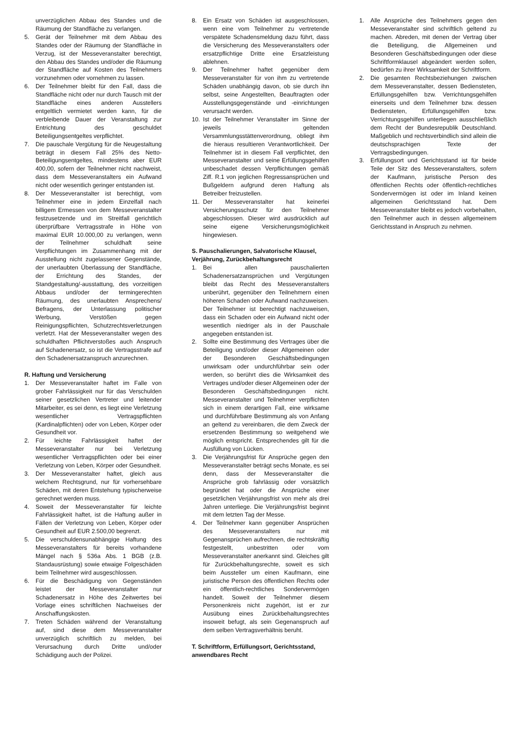unverzüglichen Abbau des Standes und die Räumung der Standfläche zu verlangen.
5. Gerät der Teilnehmer mit dem Abbau des Standes oder der Räumung der Standfläche in Verzug, ist der Messeveranstalter berechtigt, den Abbau des Standes und/oder die Räumung der Standfläche auf Kosten des Teilnehmers vorzunehmen oder vornehmen zu lassen.
6. Der Teilnehmer bleibt für den Fall, dass die Standfläche nicht oder nur durch Tausch mit der Standfläche eines anderen Ausstellers entgeltlich vermietet werden kann, für die verbleibende Dauer der Veranstaltung zur Entrichtung des geschuldet Beteiligungsentgeltes verpflichtet.
7. Die pauschale Vergütung für die Neugestaltung beträgt in diesem Fall 25% des Netto-Beteiligungsentgeltes, mindestens aber EUR 400,00, sofern der Teilnehmer nicht nachweist, dass dem Messeveranstalters ein Aufwand nicht oder wesentlich geringer entstanden ist.
8. Der Messeveranstalter ist berechtigt, vom Teilnehmer eine in jedem Einzelfall nach billigem Ermessen von dem Messeveranstalter festzusetzende und im Streitfall gerichtlich überprüfbare Vertragsstrafe in Höhe von maximal EUR 10.000,00 zu verlangen, wenn der Teilnehmer schuldhaft seine Verpflichtungen im Zusammenhang mit der Ausstellung nicht zugelassener Gegenstände, der unerlaubten Überlassung der Standfläche, der Errichtung des Standes, der Standgestaltung/-ausstattung, des vorzeitigen Abbaus und/oder der termingerechten Räumung, des unerlaubten Ansprechens/ Befragens, der Unterlassung politischer Werbung, Verstößen gegen Reinigungspflichten, Schutzrechtsverletzungen verletzt. Hat der Messeveranstalter wegen des schuldhaften Pflichtverstoßes auch Anspruch auf Schadenersatz, so ist die Vertragsstrafe auf den Schadenersatzanspruch anzurechnen.
R. Haftung und Versicherung
1. Der Messeveranstalter haftet im Falle von grober Fahrlässigkeit nur für das Verschulden seiner gesetzlichen Vertreter und leitender Mitarbeiter, es sei denn, es liegt eine Verletzung wesentlicher Vertragspflichten (Kardinalpflichten) oder von Leben, Körper oder Gesundheit vor.
2. Für leichte Fahrlässigkeit haftet der Messeveranstalter nur bei Verletzung wesentlicher Vertragspflichten oder bei einer Verletzung von Leben, Körper oder Gesundheit.
3. Der Messeveranstalter haftet, gleich aus welchem Rechtsgrund, nur für vorhersehbare Schäden, mit deren Entstehung typischerweise gerechnet werden muss.
4. Soweit der Messeveranstalter für leichte Fahrlässigkeit haftet, ist die Haftung außer in Fällen der Verletzung von Leben, Körper oder Gesundheit auf EUR 2.500,00 begrenzt.
5. Die verschuldensunabhängige Haftung des Messeveranstalters für bereits vorhandene Mängel nach § 536a Abs. 1 BGB (z.B. Standausrüstung) sowie etwaige Folgeschäden beim Teilnehmer wird ausgeschlossen.
6. Für die Beschädigung von Gegenständen leistet der Messeveranstalter nur Schadenersatz in Höhe des Zeitwertes bei Vorlage eines schriftlichen Nachweises der Anschaffungskosten.
7. Treten Schäden während der Veranstaltung auf, sind diese dem Messeveranstalter unverzüglich schriftlich zu melden, bei Verursachung durch Dritte und/oder Schädigung auch der Polizei.
8. Ein Ersatz von Schäden ist ausgeschlossen, wenn eine vom Teilnehmer zu vertretende verspätete Schadensmeldung dazu führt, dass die Versicherung des Messeveranstalters oder ersatzpflichtige Dritte eine Ersatzleistung ablehnen.
9. Der Teilnehmer haftet gegenüber dem Messeveranstalter für von ihm zu vertretende Schäden unabhängig davon, ob sie durch ihn selbst, seine Angestellten, Beauftragten oder Ausstellungsgegenstände und -einrichtungen verursacht werden.
10. Ist der Teilnehmer Veranstalter im Sinne der jeweils geltenden Versammlungsstättenverordnung, obliegt ihm die hieraus resultieren Verantwortlichkeit. Der Teilnehmer ist in diesem Fall verpflichtet, den Messeveranstalter und seine Erfüllungsgehilfen unbeschadet dessen Verpflichtungen gemäß Ziff. R.1 von jeglichen Regressansprüchen und Bußgeldern aufgrund deren Haftung als Betreiber freizustellen.
11. Der Messeveranstalter hat keinerlei Versicherungsschutz für den Teilnehmer abgeschlossen. Dieser wird ausdrücklich auf seine eigene Versicherungsmöglichkeit hingewiesen.
S. Pauschalierungen, Salvatorische Klausel, Verjährung, Zurückbehaltungsrecht
1. Bei allen pauschalierten Schadenersatzansprüchen und Vergütungen bleibt das Recht des Messeveranstalters unberührt, gegenüber den Teilnehmern einen höheren Schaden oder Aufwand nachzuweisen. Der Teilnehmer ist berechtigt nachzuweisen, dass ein Schaden oder ein Aufwand nicht oder wesentlich niedriger als in der Pauschale angegeben entstanden ist.
2. Sollte eine Bestimmung des Vertrages über die Beteiligung und/oder dieser Allgemeinen oder der Besonderen Geschäftsbedingungen unwirksam oder undurchführbar sein oder werden, so berührt dies die Wirksamkeit des Vertrages und/oder dieser Allgemeinen oder der Besonderen Geschäftsbedingungen nicht. Messeveranstalter und Teilnehmer verpflichten sich in einem derartigen Fall, eine wirksame und durchführbare Bestimmung als von Anfang an geltend zu vereinbaren, die dem Zweck der ersetzenden Bestimmung so weitgehend wie möglich entspricht. Entsprechendes gilt für die Ausfüllung von Lücken.
3. Die Verjährungsfrist für Ansprüche gegen den Messeveranstalter beträgt sechs Monate, es sei denn, dass der Messeveranstalter die Ansprüche grob fahrlässig oder vorsätzlich begründet hat oder die Ansprüche einer gesetzlichen Verjährungsfrist von mehr als drei Jahren unterliege. Die Verjährungsfrist beginnt mit dem letzten Tag der Messe.
4. Der Teilnehmer kann gegenüber Ansprüchen des Messeveranstalters nur mit Gegenansprüchen aufrechnen, die rechtskräftig festgestellt, unbestritten oder vom Messeveranstalter anerkannt sind. Gleiches gilt für Zurückbehaltungsrechte, soweit es sich beim Aussteller um einen Kaufmann, eine juristische Person des öffentlichen Rechts oder ein öffentlich-rechtliches Sondervermögen handelt. Soweit der Teilnehmer diesem Personenkreis nicht zugehört, ist er zur Ausübung eines Zurückbehaltungsrechtes insoweit befugt, als sein Gegenanspruch auf dem selben Vertragsverhältnis beruht.
T. Schriftform, Erfüllungsort, Gerichtsstand, anwendbares Recht
1. Alle Ansprüche des Teilnehmers gegen den Messeveranstalter sind schriftlich geltend zu machen. Abreden, mit denen der Vertrag über die Beteiligung, die Allgemeinen und Besonderen Geschäftsbedingungen oder diese Schriftformklausel abgeändert werden sollen, bedürfen zu ihrer Wirksamkeit der Schriftform.
2. Die gesamten Rechtsbeziehungen zwischen dem Messeveranstalter, dessen Bediensteten, Erfüllungsgehilfen bzw. Verrichtungsgehilfen einerseits und dem Teilnehmer bzw. dessen Bediensteten, Erfüllungsgehilfen bzw. Verrichtungsgehilfen unterliegen ausschließlich dem Recht der Bundesrepublik Deutschland. Maßgeblich und rechtsverbindlich sind allein die deutschsprachigen Texte der Vertragsbedingungen.
3. Erfüllungsort und Gerichtsstand ist für beide Teile der Sitz des Messeveranstalters, sofern der Kaufmann, juristische Person des öffentlichen Rechts oder öffentlich-rechtliches Sondervermögen ist oder im Inland keinen allgemeinen Gerichtsstand hat. Dem Messeveranstalter bleibt es jedoch vorbehalten, den Teilnehmer auch in dessen allgemeinem Gerichtsstand in Anspruch zu nehmen.